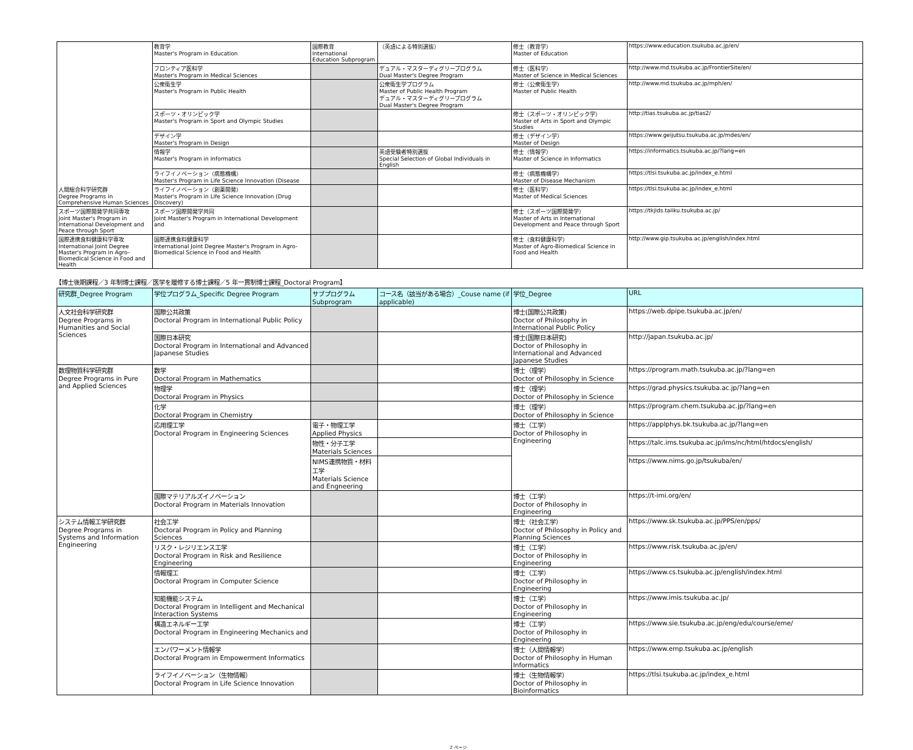| 人間総合科学研究群 Degree Programs in Comprehensive Human Sciences | 教育学 Master's Program in Education | 国際教育 International Education Subprogram | （英語による特別選抜） | 修士（教育学） Master of Education | https://www.education.tsukuba.ac.jp/en/ |
| | フロンティア医科学 Master's Program in Medical Sciences | | デュアル・マスターディグリープログラム Dual Master's Degree Program | 修士（医科学） Master of Science in Medical Sciences | http://www.md.tsukuba.ac.jp/FrontierSite/en/ |
| | 公衆衛生学 Master's Program in Public Health | | 公衆衛生学プログラム Master of Public Health Program デュアル・マスターディグリープログラム Dual Master's Degree Program | 修士（公衆衛生学） Master of Public Health | http://www.md.tsukuba.ac.jp/mph/en/ |
| | スポーツ・オリンピック学 Master's Program in Sport and Olympic Studies | | | 修士（スポーツ・オリンピック学） Master of Arts in Sport and Olympic Studies | http://tias.tsukuba.ac.jp/tias2/ |
| | デザイン学 Master's Program in Design | | | 修士（デザイン学） Master of Design | https://www.geijutsu.tsukuba.ac.jp/mdes/en/ |
| | 情報学 Master's Program in Informatics | | 英語受験者特別選抜 Special Selection of Global Individuals in English | 修士（情報学） Master of Science in Informatics | https://informatics.tsukuba.ac.jp/?lang=en |
| | ライフイノベーション（病態機構） Master's Program in Life Science Innovation (Disease | | | 修士（病態機構学） Master of Disease Mechanism | https://tlsi.tsukuba.ac.jp/index_e.html |
| | ライフイノベーション（創薬開発） Master's Program in Life Science Innovation (Drug Discovery) | | | 修士（医科学） Master of Medical Sciences | https://tlsi.tsukuba.ac.jp/index_e.html |
| スポーツ国際開発学共同専攻 Joint Master's Program in International Development and Peace through Sport | スポーツ国際開発学共同 Joint Master's Program in International Development and | | | 修士（スポーツ国際開発学） Master of Arts in International Development and Peace through Sport | https://tkjids.taiiku.tsukuba.ac.jp/ |
| 国際連携食料健康科学専攻 International Joint Degree Master's Program in Agro-Biomedical Science in Food and Health | 国際連携食料健康科学 International Joint Degree Master's Program in Agro-Biomedical Science in Food and Health | | | 修士（食料健康科学） Master of Agro-Biomedical Science in Food and Health | http://www.gip.tsukuba.ac.jp/english/index.html |
【博士後期課程／3 年制博士課程／医学を履修する博士課程／5 年一貫制博士課程_Doctoral Program】
| 研究群_Degree Program | 学位プログラム_Specific Degree Program | サブプログラム Subprogram | コース名（該当がある場合）_Couse name (if applicable) | 学位_Degree | URL |
| --- | --- | --- | --- | --- | --- |
| 人文社会科学研究群 Degree Programs in Humanities and Social Sciences | 国際公共政策 Doctoral Program in International Public Policy | | | 博士(国際公共政策) Doctor of Philosophy in International Public Policy | https://web.dpipe.tsukuba.ac.jp/en/ |
| | 国際日本研究 Doctoral Program in International and Advanced Japanese Studies | | | 博士(国際日本研究) Doctor of Philosophy in International and Advanced Japanese Studies | http://japan.tsukuba.ac.jp/ |
| 数理物質科学研究群 Degree Programs in Pure and Applied Sciences | 数学 Doctoral Program in Mathematics | | | 博士（理学） Doctor of Philosophy in Science | https://program.math.tsukuba.ac.jp/?lang=en |
| | 物理学 Doctoral Program in Physics | | | 博士（理学） Doctor of Philosophy in Science | https://grad.physics.tsukuba.ac.jp/?lang=en |
| | 化学 Doctoral Program in Chemistry | | | 博士（理学） Doctor of Philosophy in Science | https://program.chem.tsukuba.ac.jp/?lang=en |
| | 応用理工学 Doctoral Program in Engineering Sciences | 電子・物理工学 Applied Physics | | 博士（工学） Doctor of Philosophy in Engineering | https://applphys.bk.tsukuba.ac.jp/?lang=en |
| | | 物性・分子工学 Materials Sciences | | | https://talc.ims.tsukuba.ac.jp/ims/nc/html/htdocs/english/ |
| | | NIMS連携物質・材料工学 Materials Science and Engneering | | | https://www.nims.go.jp/tsukuba/en/ |
| | 国際マテリアルズイノベーション Doctoral Program in Materials Innovation | | | 博士（工学） Doctor of Philosophy in Engineering | https://t-imi.org/en/ |
| システム情報工学研究群 Degree Programs in Systems and Information Engineering | 社会工学 Doctoral Program in Policy and Planning Sciences | | | 博士（社会工学） Doctor of Philosophy in Policy and Planning Sciences | https://www.sk.tsukuba.ac.jp/PPS/en/pps/ |
| | リスク・レジリエンス工学 Doctoral Program in Risk and Resilience Engineering | | | 博士（工学） Doctor of Philosophy in Engineering | https://www.risk.tsukuba.ac.jp/en/ |
| | 情報理工 Doctoral Program in Computer Science | | | 博士（工学） Doctor of Philosophy in Engineering | https://www.cs.tsukuba.ac.jp/english/index.html |
| | 知能機能システム Doctoral Program in Intelligent and Mechanical Interaction Systems | | | 博士（工学） Doctor of Philosophy in Engineering | https://www.imis.tsukuba.ac.jp/ |
| | 構造エネルギー工学 Doctoral Program in Engineering Mechanics and | | | 博士（工学） Doctor of Philosophy in Engineering | https://www.sie.tsukuba.ac.jp/eng/edu/course/eme/ |
| | エンパワーメント情報学 Doctoral Program in Empowerment Informatics | | | 博士（人間情報学） Doctor of Philosophy in Human Informatics | https://www.emp.tsukuba.ac.jp/english |
| | ライフイノベーション（生物情報） Doctoral Program in Life Science Innovation | | | 博士（生物情報学） Doctor of Philosophy in Bioinformatics | https://tlsi.tsukuba.ac.jp/index_e.html |
2 ページ